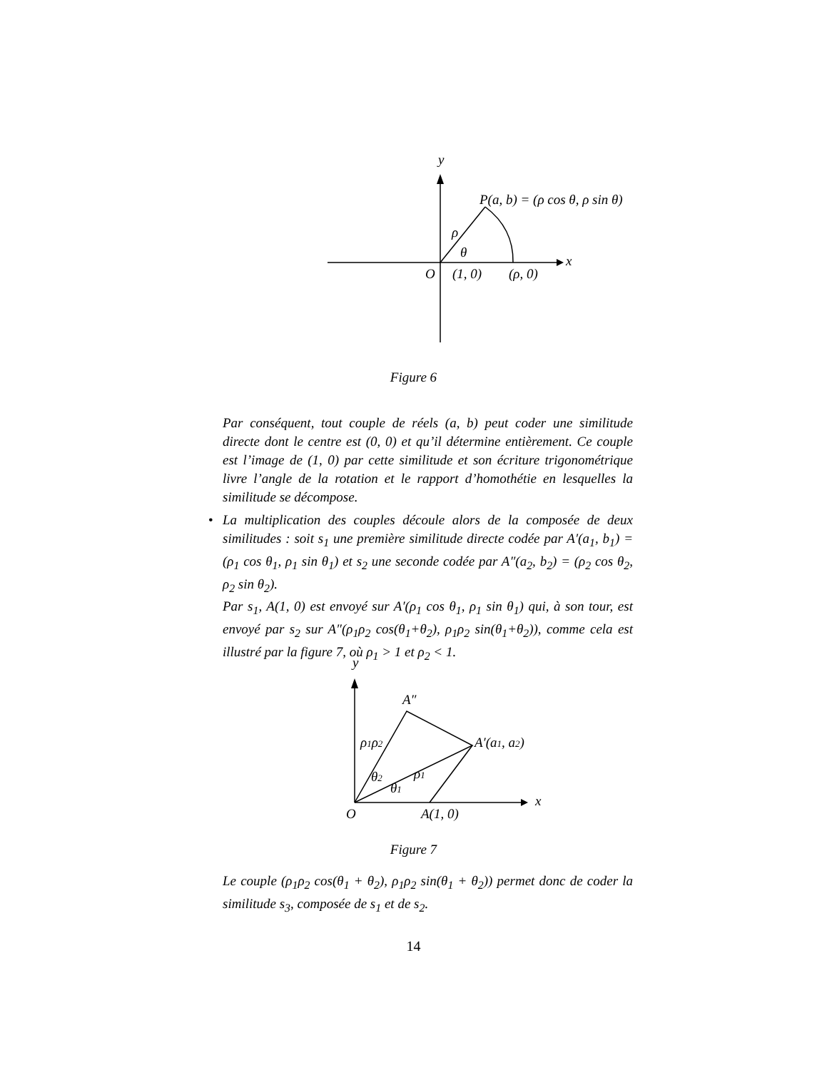y
x
P(a, b) = (ρ cos θ, ρ sin θ)
ρ
θ
O
(1, 0)
(ρ, 0)
Figure 6
Par conséquent, tout couple de réels (a, b) peut coder une similitude directe dont le centre est (0, 0) et qu’il détermine entièrement. Ce couple est l’image de (1, 0) par cette similitude et son écriture trigonométrique livre l’angle de la rotation et le rapport d’homothétie en lesquelles la similitude se décompose.
• La multiplication des couples découle alors de la composée de deux similitudes : soit s<sub>1</sub> une première similitude directe codée par A′(a<sub>1</sub>, b<sub>1</sub>) = (ρ<sub>1</sub> cos θ<sub>1</sub>, ρ<sub>1</sub> sin θ<sub>1</sub>) et s<sub>2</sub> une seconde codée par A″(a<sub>2</sub>, b<sub>2</sub>) = (ρ<sub>2</sub> cos θ<sub>2</sub>, ρ<sub>2</sub> sin θ<sub>2</sub>).
Par s<sub>1</sub>, A(1, 0) est envoyé sur A′(ρ<sub>1</sub> cos θ<sub>1</sub>, ρ<sub>1</sub> sin θ<sub>1</sub>) qui, à son tour, est envoyé par s<sub>2</sub> sur A″(ρ<sub>1</sub>ρ<sub>2</sub> cos(θ<sub>1</sub>+θ<sub>2</sub>), ρ<sub>1</sub>ρ<sub>2</sub> sin(θ<sub>1</sub>+θ<sub>2</sub>)), comme cela est illustré par la figure 7, où ρ<sub>1</sub> > 1 et ρ<sub>2</sub> < 1.
y
x
A″
A′(a1, a2)
ρ1ρ2
ρ1
θ2
θ1
O
A(1, 0)
Figure 7
Le couple (ρ<sub>1</sub>ρ<sub>2</sub> cos(θ<sub>1</sub> + θ<sub>2</sub>), ρ<sub>1</sub>ρ<sub>2</sub> sin(θ<sub>1</sub> + θ<sub>2</sub>)) permet donc de coder la similitude s<sub>3</sub>, composée de s<sub>1</sub> et de s<sub>2</sub>.
14